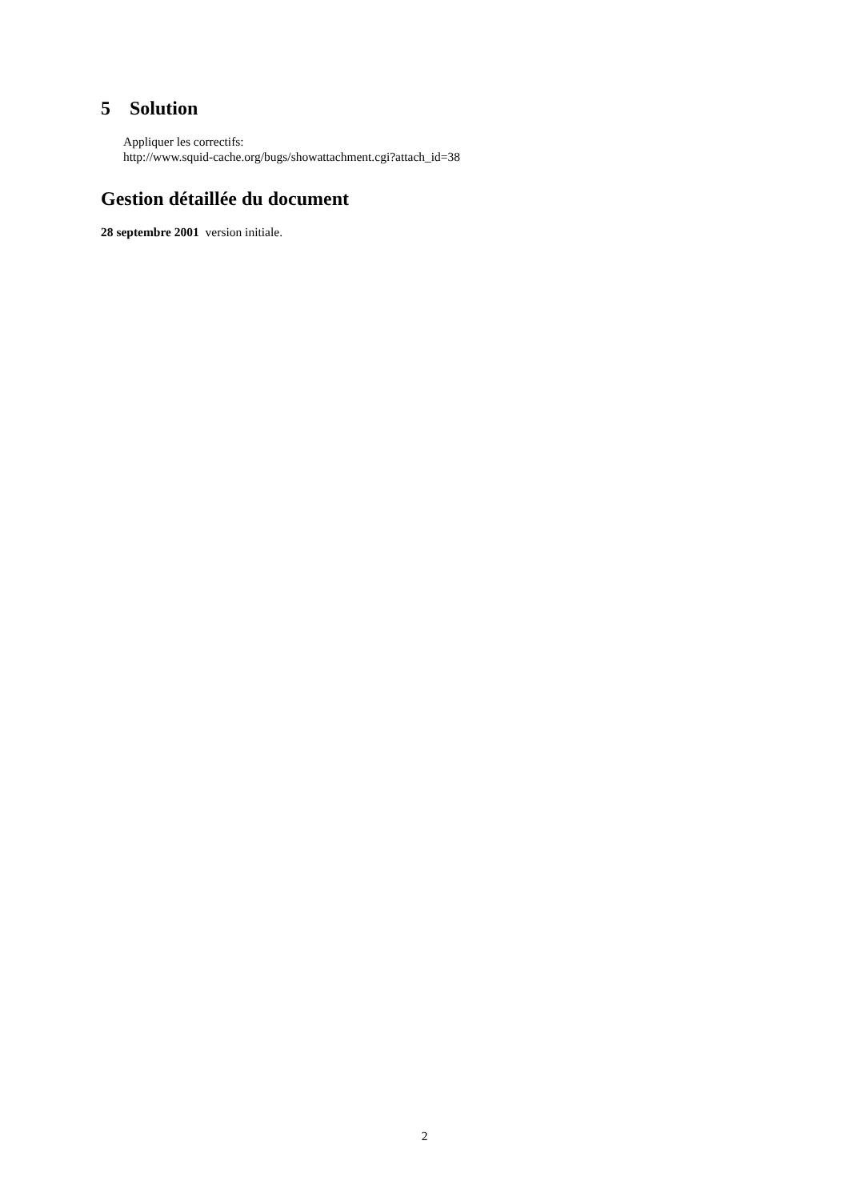5 Solution
Appliquer les correctifs:
http://www.squid-cache.org/bugs/showattachment.cgi?attach_id=38
Gestion détaillée du document
28 septembre 2001 version initiale.
2